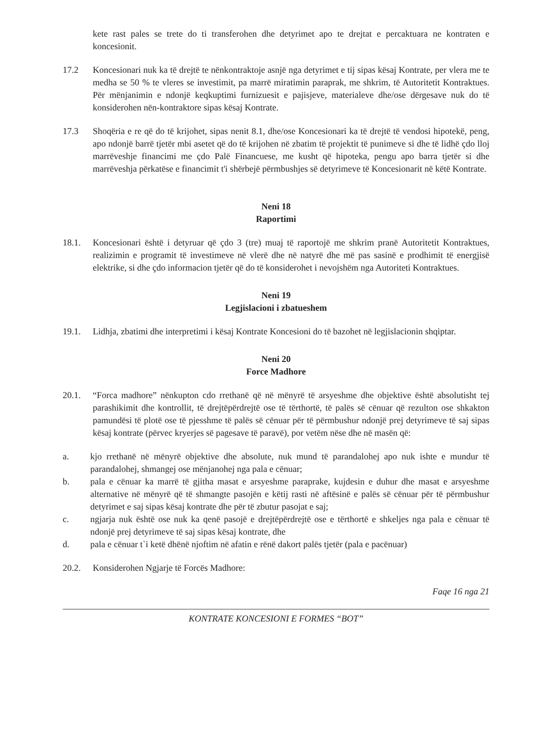kete rast pales se trete do ti transferohen dhe detyrimet apo te drejtat e percaktuara ne kontraten e koncesionit.
17.2 Koncesionari nuk ka të drejtë te nënkontraktoje asnjë nga detyrimet e tij sipas kësaj Kontrate, per vlera me te medha se 50 % te vleres se investimit, pa marrë miratimin paraprak, me shkrim, të Autoritetit Kontraktues. Për mënjanimin e ndonjë keqkuptimi furnizuesit e pajisjeve, materialeve dhe/ose dërgesave nuk do të konsiderohen nën-kontraktore sipas kësaj Kontrate.
17.3 Shoqëria e re që do të krijohet, sipas nenit 8.1, dhe/ose Koncesionari ka të drejtë të vendosi hipotekë, peng, apo ndonjë barrë tjetër mbi asetet që do të krijohen në zbatim të projektit të punimeve si dhe të lidhë çdo lloj marrëveshje financimi me çdo Palë Financuese, me kusht që hipoteka, pengu apo barra tjetër si dhe marrëveshja përkatëse e financimit t'i shërbejë përmbushjes së detyrimeve të Koncesionarit në këtë Kontrate.
Neni 18
Raportimi
18.1. Koncesionari është i detyruar që çdo 3 (tre) muaj të raportojë me shkrim pranë Autoritetit Kontraktues, realizimin e programit të investimeve në vlerë dhe në natyrë dhe më pas sasinë e prodhimit të energjisë elektrike, si dhe çdo informacion tjetër që do të konsiderohet i nevojshëm nga Autoriteti Kontraktues.
Neni 19
Legjislacioni i zbatueshem
19.1. Lidhja, zbatimi dhe interpretimi i kësaj Kontrate Koncesioni do të bazohet në legjislacionin shqiptar.
Neni 20
Force Madhore
20.1. “Forca madhore” nënkupton cdo rrethanë që në mënyrë të arsyeshme dhe objektive është absolutisht tej parashikimit dhe kontrollit, të drejtëpërdrejtë ose të tërthortë, të palës së cënuar që rezulton ose shkakton pamundësi të plotë ose të pjesshme të palës së cënuar për të përmbushur ndonjë prej detyrimeve të saj sipas kësaj kontrate (përvec kryerjes së pagesave të paravë), por vetëm nëse dhe në masën që:
a. kjo rrethanë në mënyrë objektive dhe absolute, nuk mund të parandalohej apo nuk ishte e mundur të parandalohej, shmangej ose mënjanohej nga pala e cënuar;
b. pala e cënuar ka marrë të gjitha masat e arsyeshme paraprake, kujdesin e duhur dhe masat e arsyeshme alternative në mënyrë që të shmangte pasojën e këtij rasti në aftësinë e palës së cënuar për të përmbushur detyrimet e saj sipas kësaj kontrate dhe për të zbutur pasojat e saj;
c. ngjarja nuk është ose nuk ka qenë pasojë e drejtëpërdrejtë ose e tërthortë e shkeljes nga pala e cënuar të ndonjë prej detyrimeve të saj sipas kësaj kontrate, dhe
d. pala e cënuar t`i ketë dhënë njoftim në afatin e rënë dakort palës tjetër (pala e pacënuar)
20.2. Konsiderohen Ngjarje të Forcës Madhore:
Faqe 16 nga 21
KONTRATE KONCESIONI E FORMES “BOT”